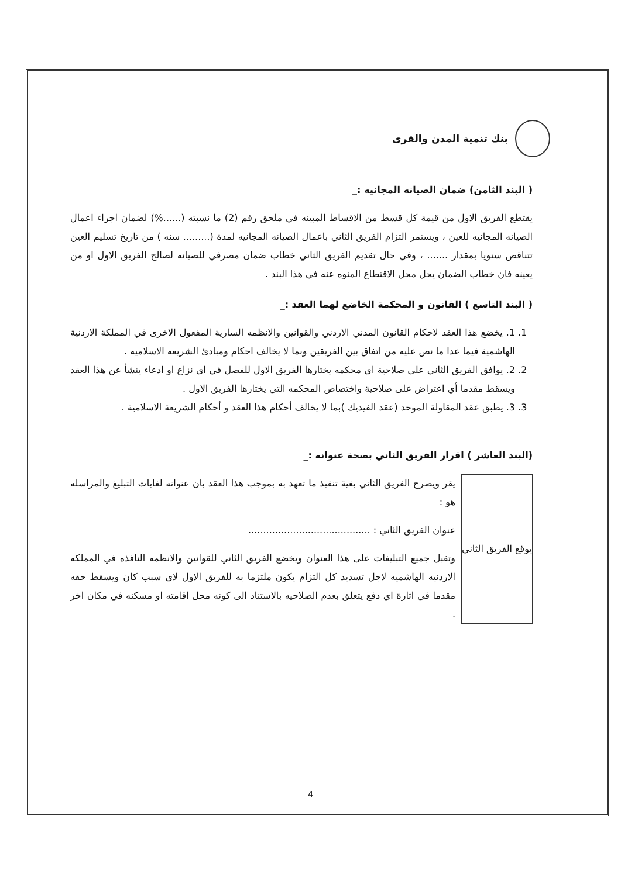بنك تنمية المدن والقرى
( البند الثامن) ضمان الصيانه المجانيه :_
يقتطع الفريق الاول من قيمة كل قسط من الاقساط المبينه في ملحق رقم (2) ما نسبته (......%) لضمان اجراء اعمال الصيانه المجانيه للعين ، ويستمر التزام الفريق الثاني باعمال الصيانه المجانيه لمدة (......... سنه ) من تاريخ تسليم العين تتناقص سنويا بمقدار ....... ، وفي حال تقديم الفريق الثاني خطاب ضمان مصرفي للصيانه لصالح الفريق الاول او من يعينه فان خطاب الضمان يحل محل الاقتطاع المنوه عنه في هذا البند .
( البند التاسع ) القانون و المحكمة الخاضع لهما العقد :_
1. 1. يخضع هذا العقد لاحكام القانون المدني الاردني والقوانين والانظمه السارية المفعول الاخرى في المملكة الاردنية الهاشمية فيما عدا ما نص عليه من اتفاق بين الفريقين وبما لا يخالف احكام ومبادئ الشريعه الاسلاميه .
2. 2. يوافق الفريق الثاني على صلاحية اي محكمه يختارها الفريق الاول للفصل في اي نزاع او ادعاء ينشأ عن هذا العقد ويسقط مقدما أي اعتراض على صلاحية واختصاص المحكمه التي يختارها الفريق الاول .
3. 3. يطبق عقد المقاولة الموحد (عقد الفيديك )بما لا يخالف أحكام هذا العقد و أحكام الشريعة الاسلامية .
(البند العاشر ) اقرار الفريق الثاني بصحة عنوانه :_
يوقع الفريق الثاني
يقر ويصرح الفريق الثاني بغية تنفيذ ما تعهد به بموجب هذا العقد بان عنوانه لغايات التبليغ والمراسله هو :
عنوان الفريق الثاني : .........................................
وتقبل جميع التبليغات على هذا العنوان ويخضع الفريق الثاني للقوانين والانظمه النافذه في المملكه الاردنيه الهاشميه لاجل تسديد كل التزام يكون ملتزما به للفريق الاول لاي سبب كان ويسقط حقه مقدما في اثارة اي دفع يتعلق بعدم الصلاحيه بالاستناد الى كونه محل اقامته او مسكنه في مكان اخر .
4